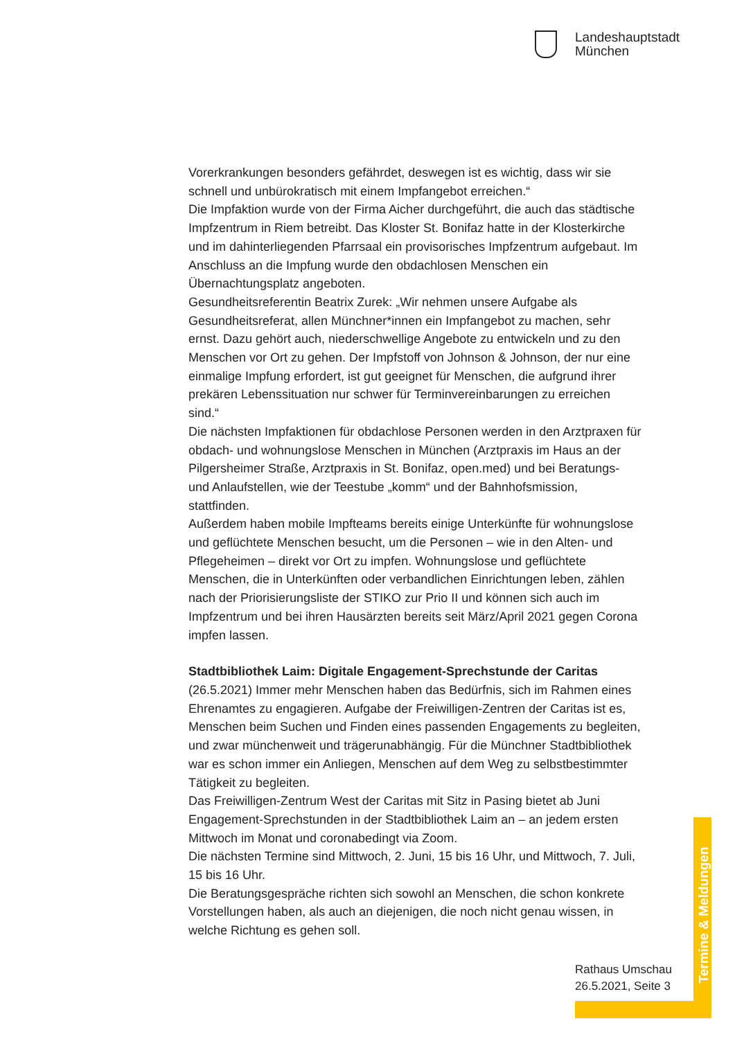Landeshauptstadt
München
Vorerkrankungen besonders gefährdet, deswegen ist es wichtig, dass wir sie schnell und unbürokratisch mit einem Impfangebot erreichen.“
Die Impfaktion wurde von der Firma Aicher durchgeführt, die auch das städtische Impfzentrum in Riem betreibt. Das Kloster St. Bonifaz hatte in der Klosterkirche und im dahinterliegenden Pfarrsaal ein provisorisches Impfzentrum aufgebaut. Im Anschluss an die Impfung wurde den obdachlosen Menschen ein Übernachtungsplatz angeboten.
Gesundheitsreferentin Beatrix Zurek: „Wir nehmen unsere Aufgabe als Gesundheitsreferat, allen Münchner*innen ein Impfangebot zu machen, sehr ernst. Dazu gehört auch, niederschwellige Angebote zu entwickeln und zu den Menschen vor Ort zu gehen. Der Impfstoff von Johnson & Johnson, der nur eine einmalige Impfung erfordert, ist gut geeignet für Menschen, die aufgrund ihrer prekären Lebenssituation nur schwer für Terminvereinbarungen zu erreichen sind.“
Die nächsten Impfaktionen für obdachlose Personen werden in den Arztpraxen für obdach- und wohnungslose Menschen in München (Arztpraxis im Haus an der Pilgersheimer Straße, Arztpraxis in St. Bonifaz, open.med) und bei Beratungs- und Anlaufstellen, wie der Teestube „komm“ und der Bahnhofsmission, stattfinden.
Außerdem haben mobile Impfteams bereits einige Unterkünfte für wohnungslose und geflüchtete Menschen besucht, um die Personen – wie in den Alten- und Pflegeheimen – direkt vor Ort zu impfen. Wohnungslose und geflüchtete Menschen, die in Unterkünften oder verbandlichen Einrichtungen leben, zählen nach der Priorisierungsliste der STIKO zur Prio II und können sich auch im Impfzentrum und bei ihren Hausärzten bereits seit März/April 2021 gegen Corona impfen lassen.
Stadtbibliothek Laim: Digitale Engagement-Sprechstunde der Caritas
(26.5.2021) Immer mehr Menschen haben das Bedürfnis, sich im Rahmen eines Ehrenamtes zu engagieren. Aufgabe der Freiwilligen-Zentren der Caritas ist es, Menschen beim Suchen und Finden eines passenden Engagements zu begleiten, und zwar münchenweit und trägerunabhängig. Für die Münchner Stadtbibliothek war es schon immer ein Anliegen, Menschen auf dem Weg zu selbstbestimmter Tätigkeit zu begleiten.
Das Freiwilligen-Zentrum West der Caritas mit Sitz in Pasing bietet ab Juni Engagement-Sprechstunden in der Stadtbibliothek Laim an – an jedem ersten Mittwoch im Monat und coronabedingt via Zoom.
Die nächsten Termine sind Mittwoch, 2. Juni, 15 bis 16 Uhr, und Mittwoch, 7. Juli, 15 bis 16 Uhr.
Die Beratungsgespräche richten sich sowohl an Menschen, die schon konkrete Vorstellungen haben, als auch an diejenigen, die noch nicht genau wissen, in welche Richtung es gehen soll.
Rathaus Umschau
26.5.2021, Seite 3
Termine & Meldungen